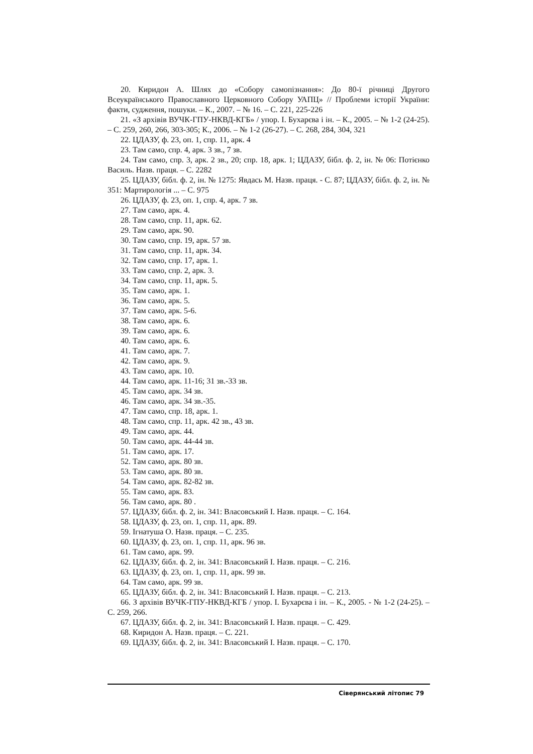20. Киридон А. Шлях до «Собору самопізнання»: До 80-ї річниці Другого Всеукраїнського Православного Церковного Собору УАПЦ» // Проблеми історії України: факти, судження, пошуки. – К., 2007. – № 16. – С. 221, 225-226
21. «З архівів ВУЧК-ГПУ-НКВД-КГБ» / упор. І. Бухарєва і ін. – К., 2005. – № 1-2 (24-25). – С. 259, 260, 266, 303-305; К., 2006. – № 1-2 (26-27). – С. 268, 284, 304, 321
22. ЦДАЗУ, ф. 23, оп. 1, спр. 11, арк. 4
23. Там само, спр. 4, арк. 3 зв., 7 зв.
24. Там само, спр. 3, арк. 2 зв., 20; спр. 18, арк. 1; ЦДАЗУ, бібл. ф. 2, ін. № 06: Потієнко Василь. Назв. праця. – С. 2282
25. ЦДАЗУ, бібл. ф. 2, ін. № 1275: Явдась М. Назв. праця. - С. 87; ЦДАЗУ, бібл. ф. 2, ін. № 351: Мартирологія ... – С. 975
26. ЦДАЗУ, ф. 23, оп. 1, спр. 4, арк. 7 зв.
27. Там само, арк. 4.
28. Там само, спр. 11, арк. 62.
29. Там само, арк. 90.
30. Там само, спр. 19, арк. 57 зв.
31. Там само, спр. 11, арк. 34.
32. Там само, спр. 17, арк. 1.
33. Там само, спр. 2, арк. 3.
34. Там само, спр. 11, арк. 5.
35. Там само, арк. 1.
36. Там само, арк. 5.
37. Там само, арк. 5-6.
38. Там само, арк. 6.
39. Там само, арк. 6.
40. Там само, арк. 6.
41. Там само, арк. 7.
42. Там само, арк. 9.
43. Там само, арк. 10.
44. Там само, арк. 11-16; 31 зв.-33 зв.
45. Там само, арк. 34 зв.
46. Там само, арк. 34 зв.-35.
47. Там само, спр. 18, арк. 1.
48. Там само, спр. 11, арк. 42 зв., 43 зв.
49. Там само, арк. 44.
50. Там само, арк. 44-44 зв.
51. Там само, арк. 17.
52. Там само, арк. 80 зв.
53. Там само, арк. 80 зв.
54. Там само, арк. 82-82 зв.
55. Там само, арк. 83.
56. Там само, арк. 80 .
57. ЦДАЗУ, бібл. ф. 2, ін. 341: Власовський І. Назв. праця. – С. 164.
58. ЦДАЗУ, ф. 23, оп. 1, спр. 11, арк. 89.
59. Ігнатуша О. Назв. праця. – С. 235.
60. ЦДАЗУ, ф. 23, оп. 1, спр. 11, арк. 96 зв.
61. Там само, арк. 99.
62. ЦДАЗУ, бібл. ф. 2, ін. 341: Власовський І. Назв. праця. – С. 216.
63. ЦДАЗУ, ф. 23, оп. 1, спр. 11, арк. 99 зв.
64. Там само, арк. 99 зв.
65. ЦДАЗУ, бібл. ф. 2, ін. 341: Власовський І. Назв. праця. – С. 213.
66. З архівів ВУЧК-ГПУ-НКВД-КГБ / упор. І. Бухарєва і ін. – К., 2005. - № 1-2 (24-25). – С. 259, 266.
67. ЦДАЗУ, бібл. ф. 2, ін. 341: Власовський І. Назв. праця. – С. 429.
68. Киридон А. Назв. праця. – С. 221.
69. ЦДАЗУ, бібл. ф. 2, ін. 341: Власовський І. Назв. праця. – С. 170.
Сіверянський літопис 79